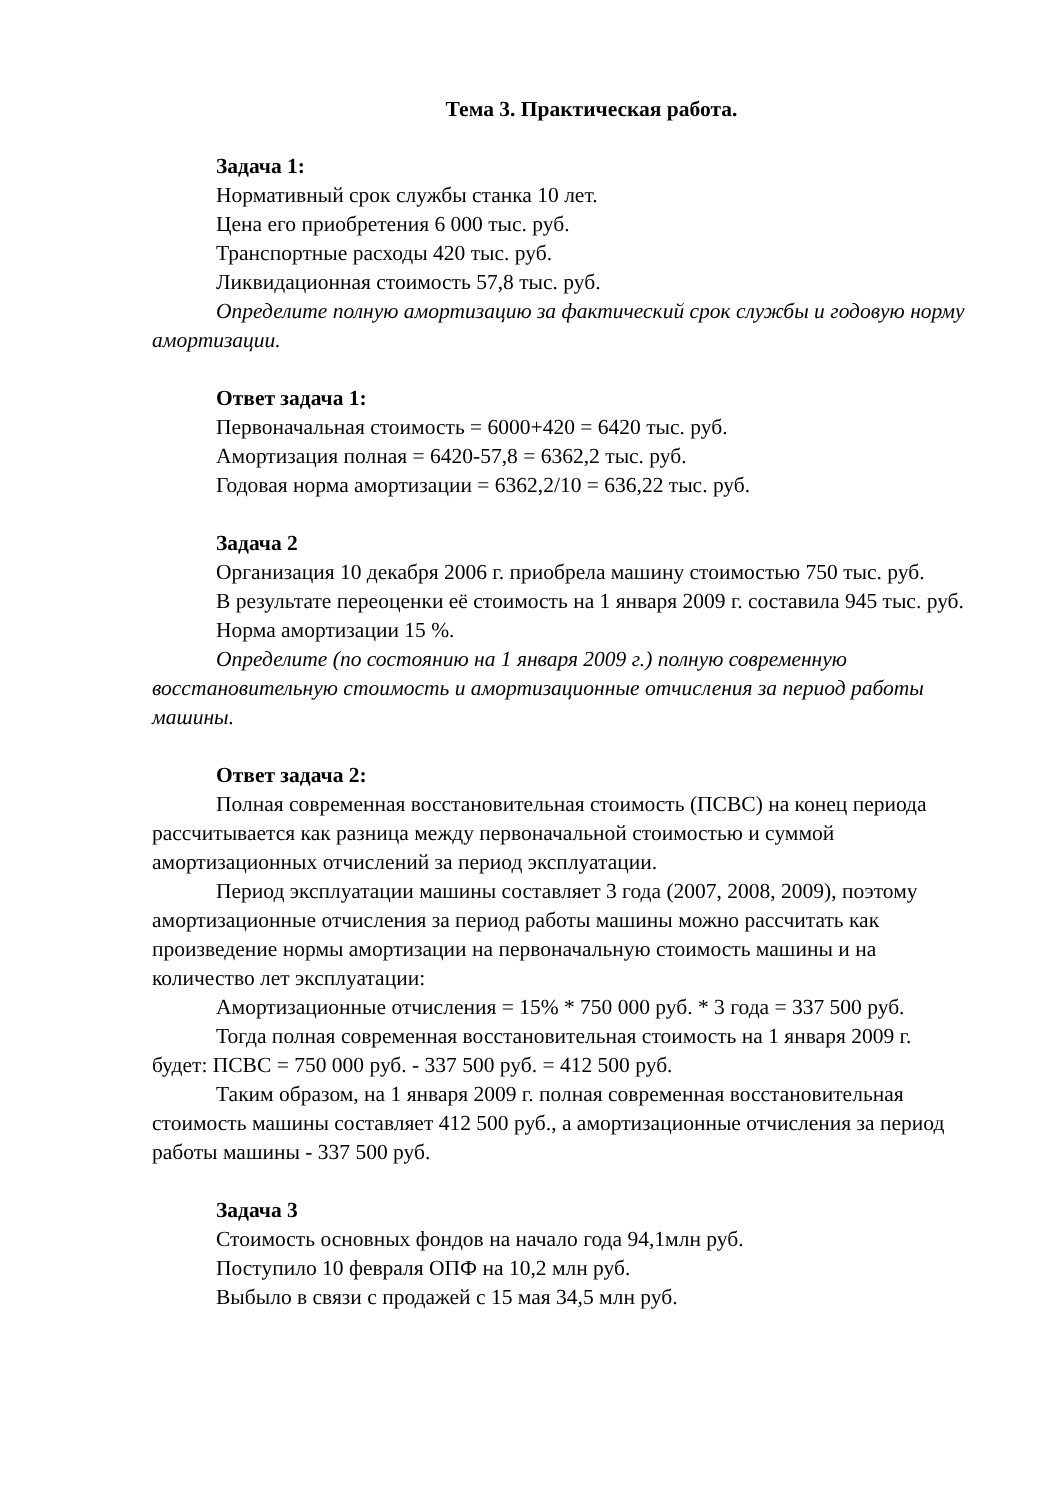Тема 3. Практическая работа.
Задача 1:
Нормативный срок службы станка 10 лет.
Цена его приобретения 6 000 тыс. руб.
Транспортные расходы 420 тыс. руб.
Ликвидационная стоимость 57,8 тыс. руб.
Определите полную амортизацию за фактический срок службы и годовую норму амортизации.
Ответ задача 1:
Первоначальная стоимость = 6000+420 = 6420 тыс. руб.
Амортизация полная = 6420-57,8 = 6362,2 тыс. руб.
Годовая норма амортизации = 6362,2/10 = 636,22 тыс. руб.
Задача 2
Организация 10 декабря 2006 г. приобрела машину стоимостью 750 тыс. руб.
В результате переоценки её стоимость на 1 января 2009 г. составила 945 тыс. руб.
Норма амортизации 15 %.
Определите (по состоянию на 1 января 2009 г.) полную современную восстановительную стоимость и амортизационные отчисления за период работы машины.
Ответ задача 2:
Полная современная восстановительная стоимость (ПСВС) на конец периода рассчитывается как разница между первоначальной стоимостью и суммой амортизационных отчислений за период эксплуатации.
Период эксплуатации машины составляет 3 года (2007, 2008, 2009), поэтому амортизационные отчисления за период работы машины можно рассчитать как произведение нормы амортизации на первоначальную стоимость машины и на количество лет эксплуатации:
Амортизационные отчисления = 15% * 750 000 руб. * 3 года = 337 500 руб.
Тогда полная современная восстановительная стоимость на 1 января 2009 г. будет: ПСВС = 750 000 руб. - 337 500 руб. = 412 500 руб.
Таким образом, на 1 января 2009 г. полная современная восстановительная стоимость машины составляет 412 500 руб., а амортизационные отчисления за период работы машины - 337 500 руб.
Задача 3
Стоимость основных фондов на начало года 94,1млн руб.
Поступило 10 февраля ОПФ на 10,2 млн руб.
Выбыло в связи с продажей с 15 мая 34,5 млн руб.